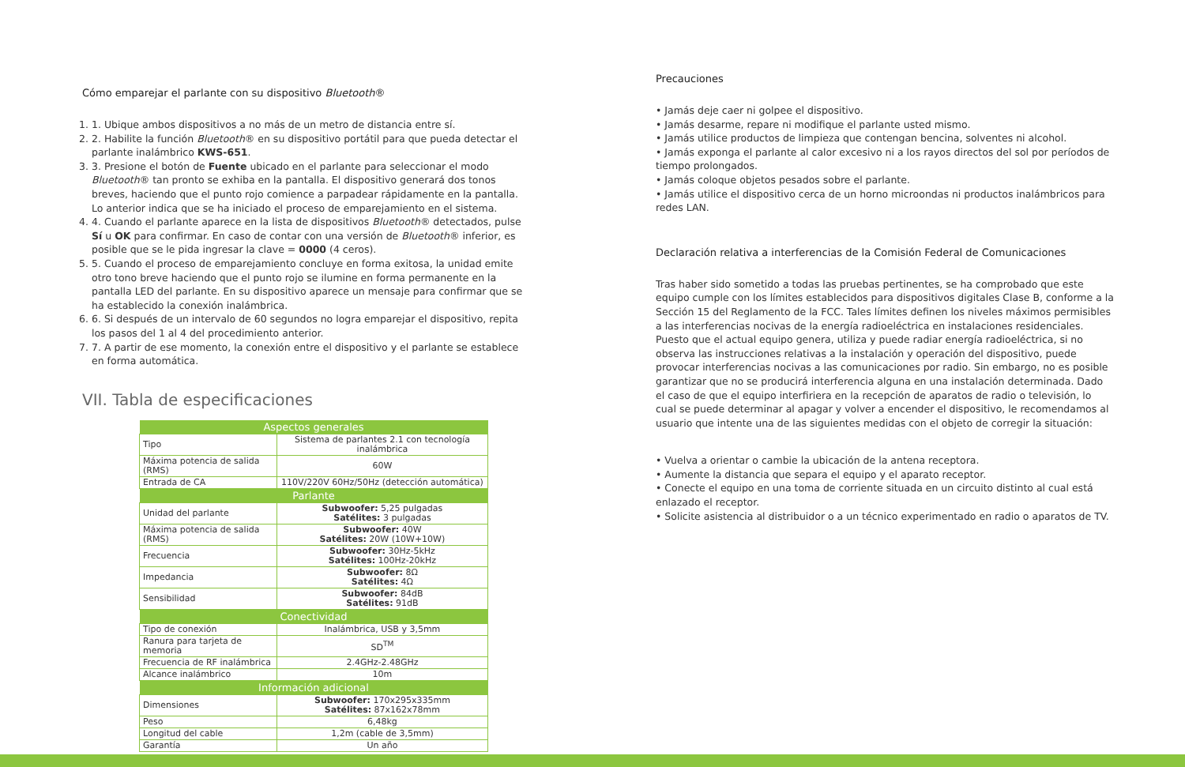Cómo emparejar el parlante con su dispositivo Bluetooth®
1. 1. Ubique ambos dispositivos a no más de un metro de distancia entre sí.
2. 2. Habilite la función Bluetooth® en su dispositivo portátil para que pueda detectar el parlante inalámbrico KWS-651.
3. 3. Presione el botón de Fuente ubicado en el parlante para seleccionar el modo Bluetooth® tan pronto se exhiba en la pantalla. El dispositivo generará dos tonos breves, haciendo que el punto rojo comience a parpadear rápidamente en la pantalla. Lo anterior indica que se ha iniciado el proceso de emparejamiento en el sistema.
4. 4. Cuando el parlante aparece en la lista de dispositivos Bluetooth® detectados, pulse Sí u OK para confirmar. En caso de contar con una versión de Bluetooth® inferior, es posible que se le pida ingresar la clave = 0000 (4 ceros).
5. 5. Cuando el proceso de emparejamiento concluye en forma exitosa, la unidad emite otro tono breve haciendo que el punto rojo se ilumine en forma permanente en la pantalla LED del parlante. En su dispositivo aparece un mensaje para confirmar que se ha establecido la conexión inalámbrica.
6. 6. Si después de un intervalo de 60 segundos no logra emparejar el dispositivo, repita los pasos del 1 al 4 del procedimiento anterior.
7. 7. A partir de ese momento, la conexión entre el dispositivo y el parlante se establece en forma automática.
VII. Tabla de especificaciones
| Aspectos generales | |
| --- | --- |
| Tipo | Sistema de parlantes 2.1 con tecnología inalámbrica |
| Máxima potencia de salida (RMS) | 60W |
| Entrada de CA | 110V/220V 60Hz/50Hz (detección automática) |
| Parlante | |
| Unidad del parlante | Subwoofer: 5,25 pulgadas Satélites: 3 pulgadas |
| Máxima potencia de salida (RMS) | Subwoofer: 40W Satélites: 20W (10W+10W) |
| Frecuencia | Subwoofer: 30Hz-5kHz Satélites: 100Hz-20kHz |
| Impedancia | Subwoofer: 8Ω Satélites: 4Ω |
| Sensibilidad | Subwoofer: 84dB Satélites: 91dB |
| Conectividad | |
| Tipo de conexión | Inalámbrica, USB y 3,5mm |
| Ranura para tarjeta de memoria | SD<sup>TM</sup> |
| Frecuencia de RF inalámbrica | 2.4GHz-2.48GHz |
| Alcance inalámbrico | 10m |
| Información adicional | |
| Dimensiones | Subwoofer: 170x295x335mm Satélites: 87x162x78mm |
| Peso | 6,48kg |
| Longitud del cable | 1,2m (cable de 3,5mm) |
| Garantía | Un año |
Precauciones
• Jamás deje caer ni golpee el dispositivo.
• Jamás desarme, repare ni modifique el parlante usted mismo.
• Jamás utilice productos de limpieza que contengan bencina, solventes ni alcohol.
• Jamás exponga el parlante al calor excesivo ni a los rayos directos del sol por períodos de tiempo prolongados.
• Jamás coloque objetos pesados sobre el parlante.
• Jamás utilice el dispositivo cerca de un horno microondas ni productos inalámbricos para redes LAN.
Declaración relativa a interferencias de la Comisión Federal de Comunicaciones
Tras haber sido sometido a todas las pruebas pertinentes, se ha comprobado que este equipo cumple con los límites establecidos para dispositivos digitales Clase B, conforme a la Sección 15 del Reglamento de la FCC. Tales límites definen los niveles máximos permisibles a las interferencias nocivas de la energía radioeléctrica en instalaciones residenciales. Puesto que el actual equipo genera, utiliza y puede radiar energía radioeléctrica, si no observa las instrucciones relativas a la instalación y operación del dispositivo, puede provocar interferencias nocivas a las comunicaciones por radio. Sin embargo, no es posible garantizar que no se producirá interferencia alguna en una instalación determinada. Dado el caso de que el equipo interfiriera en la recepción de aparatos de radio o televisión, lo cual se puede determinar al apagar y volver a encender el dispositivo, le recomendamos al usuario que intente una de las siguientes medidas con el objeto de corregir la situación:
• Vuelva a orientar o cambie la ubicación de la antena receptora.
• Aumente la distancia que separa el equipo y el aparato receptor.
• Conecte el equipo en una toma de corriente situada en un circuito distinto al cual está enlazado el receptor.
• Solicite asistencia al distribuidor o a un técnico experimentado en radio o aparatos de TV.